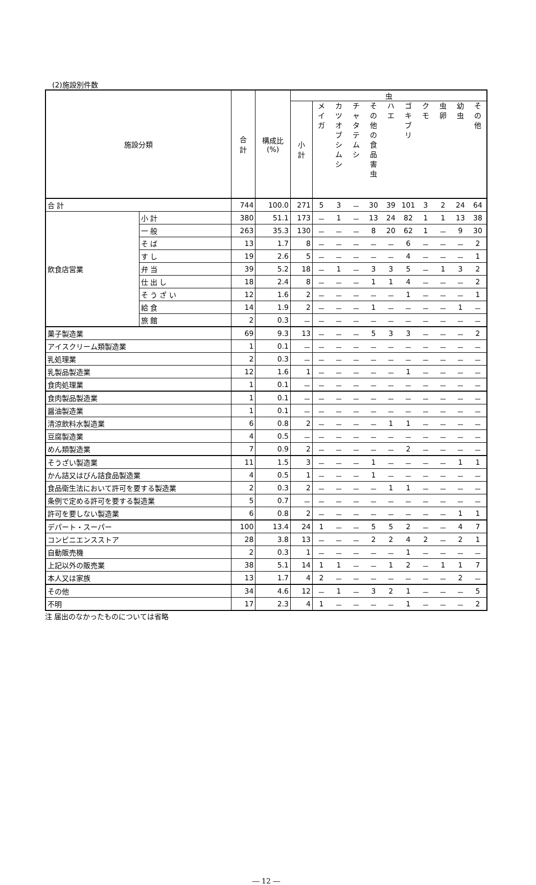(2)施設別件数
| 施設分類 | | 合 計 | 構成比 (%) | 虫 | | | | | | | | | | |
| --- | --- | --- | --- | --- | --- | --- | --- | --- | --- | --- | --- | --- | --- | --- |
| | | | | 小 計 | メ イ ガ | カ ツ オ ブ シ ム シ | チ ャ タ テ ム シ | そ の 他 の 食 品 害 虫 | ハ エ | ゴ キ ブ リ | ク モ | 虫 卵 | 幼 虫 | そ の 他 |
| 合 計 | | 744 | 100.0 | 271 | 5 | 3 | － | 30 | 39 | 101 | 3 | 2 | 24 | 64 |
| 飲食店営業 | 小 計 | 380 | 51.1 | 173 | － | 1 | － | 13 | 24 | 82 | 1 | 1 | 13 | 38 |
| | 一 般 | 263 | 35.3 | 130 | － | － | － | 8 | 20 | 62 | 1 | － | 9 | 30 |
| | そ ば | 13 | 1.7 | 8 | － | － | － | － | － | 6 | － | － | － | 2 |
| | す し | 19 | 2.6 | 5 | － | － | － | － | － | 4 | － | － | － | 1 |
| | 弁 当 | 39 | 5.2 | 18 | － | 1 | － | 3 | 3 | 5 | － | 1 | 3 | 2 |
| | 仕 出 し | 18 | 2.4 | 8 | － | － | － | 1 | 1 | 4 | － | － | － | 2 |
| | そ う ざ い | 12 | 1.6 | 2 | － | － | － | － | － | 1 | － | － | － | 1 |
| | 給 食 | 14 | 1.9 | 2 | － | － | － | 1 | － | － | － | － | 1 | － |
| | 旅 館 | 2 | 0.3 | － | － | － | － | － | － | － | － | － | － | － |
| 菓子製造業 | | 69 | 9.3 | 13 | － | － | － | 5 | 3 | 3 | － | － | － | 2 |
| アイスクリーム類製造業 | | 1 | 0.1 | － | － | － | － | － | － | － | － | － | － | － |
| 乳処理業 | | 2 | 0.3 | － | － | － | － | － | － | － | － | － | － | － |
| 乳製品製造業 | | 12 | 1.6 | 1 | － | － | － | － | － | 1 | － | － | － | － |
| 食肉処理業 | | 1 | 0.1 | － | － | － | － | － | － | － | － | － | － | － |
| 食肉製品製造業 | | 1 | 0.1 | － | － | － | － | － | － | － | － | － | － | － |
| 醤油製造業 | | 1 | 0.1 | － | － | － | － | － | － | － | － | － | － | － |
| 清涼飲料水製造業 | | 6 | 0.8 | 2 | － | － | － | － | 1 | 1 | － | － | － | － |
| 豆腐製造業 | | 4 | 0.5 | － | － | － | － | － | － | － | － | － | － | － |
| めん類製造業 | | 7 | 0.9 | 2 | － | － | － | － | － | 2 | － | － | － | － |
| そうざい製造業 | | 11 | 1.5 | 3 | － | － | － | 1 | － | － | － | － | 1 | 1 |
| かん詰又はびん詰食品製造業 | | 4 | 0.5 | 1 | － | － | － | 1 | － | － | － | － | － | － |
| 食品衛生法において許可を要する製造業 | | 2 | 0.3 | 2 | － | － | － | － | 1 | 1 | － | － | － | － |
| 条例で定める許可を要する製造業 | | 5 | 0.7 | － | － | － | － | － | － | － | － | － | － | － |
| 許可を要しない製造業 | | 6 | 0.8 | 2 | － | － | － | － | － | － | － | － | 1 | 1 |
| デパート・スーパー | | 100 | 13.4 | 24 | 1 | － | － | 5 | 5 | 2 | － | － | 4 | 7 |
| コンビニエンスストア | | 28 | 3.8 | 13 | － | － | － | 2 | 2 | 4 | 2 | － | 2 | 1 |
| 自動販売機 | | 2 | 0.3 | 1 | － | － | － | － | － | 1 | － | － | － | － |
| 上記以外の販売業 | | 38 | 5.1 | 14 | 1 | 1 | － | － | 1 | 2 | － | 1 | 1 | 7 |
| 本人又は家族 | | 13 | 1.7 | 4 | 2 | － | － | － | － | － | － | － | 2 | － |
| その他 | | 34 | 4.6 | 12 | － | 1 | － | 3 | 2 | 1 | － | － | － | 5 |
| 不明 | | 17 | 2.3 | 4 | 1 | － | － | － | － | 1 | － | － | － | 2 |
注 届出のなかったものについては省略
― 12 ―